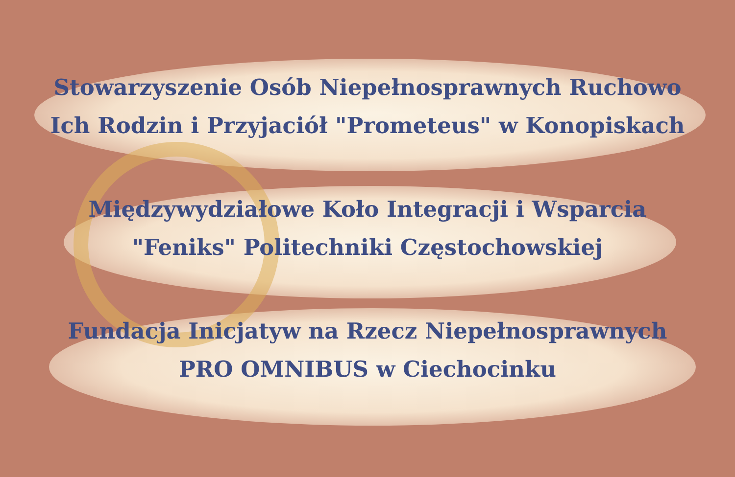Stowarzyszenie Osób Niepełnosprawnych Ruchowo
Ich Rodzin i Przyjaciół "Prometeus" w Konopiskach
Międzywydziałowe Koło Integracji i Wsparcia
"Feniks" Politechniki Częstochowskiej
Fundacja Inicjatyw na Rzecz Niepełnosprawnych
PRO OMNIBUS w Ciechocinku